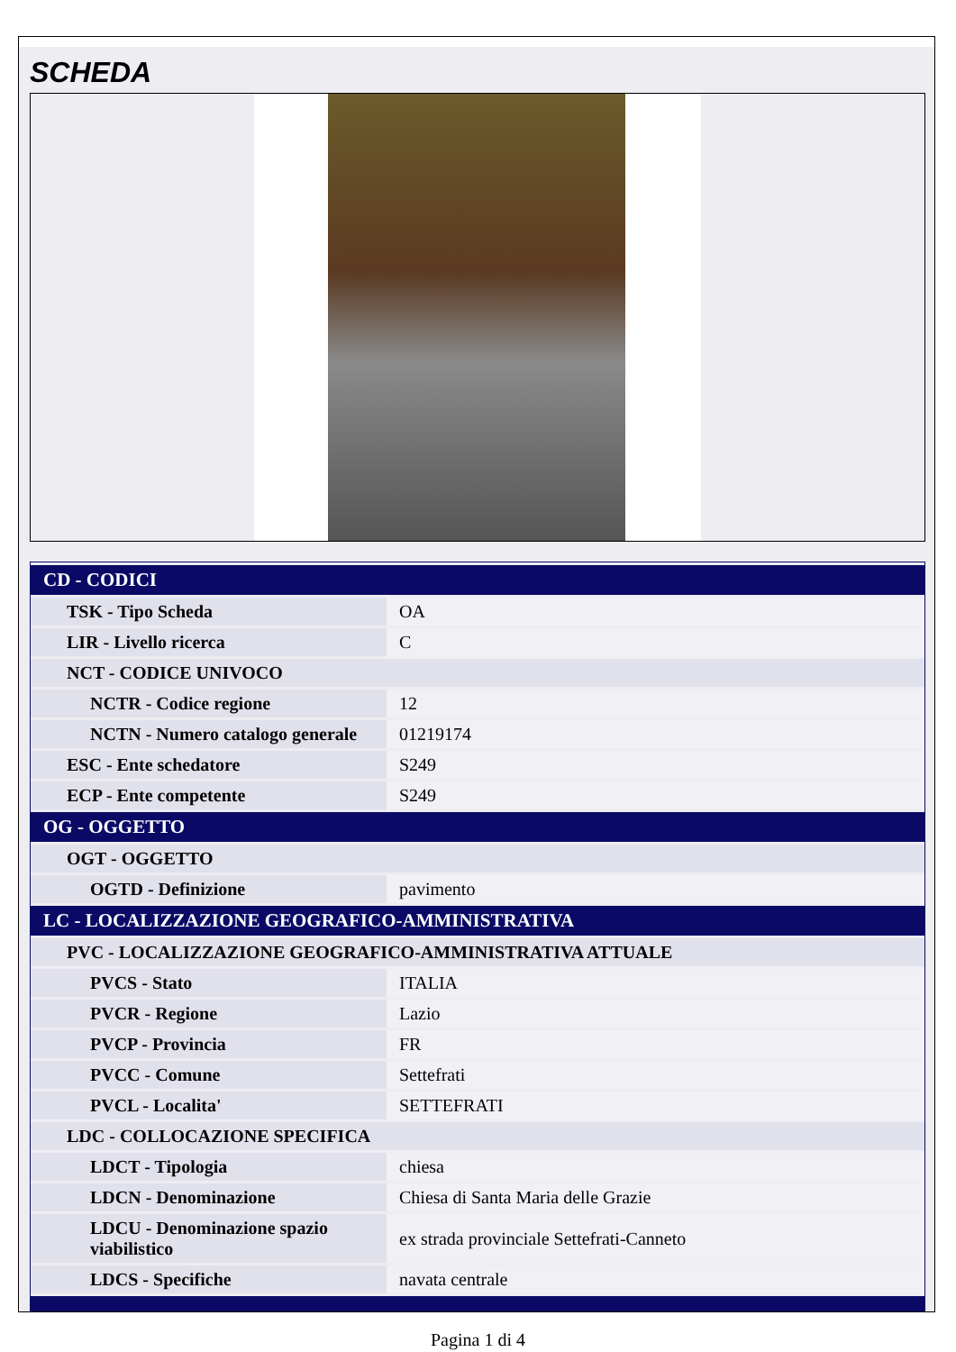SCHEDA
| CD - CODICI | |
| TSK - Tipo Scheda | OA |
| LIR - Livello ricerca | C |
| NCT - CODICE UNIVOCO | |
| NCTR - Codice regione | 12 |
| NCTN - Numero catalogo generale | 01219174 |
| ESC - Ente schedatore | S249 |
| ECP - Ente competente | S249 |
| OG - OGGETTO | |
| OGT - OGGETTO | |
| OGTD - Definizione | pavimento |
| LC - LOCALIZZAZIONE GEOGRAFICO-AMMINISTRATIVA | |
| PVC - LOCALIZZAZIONE GEOGRAFICO-AMMINISTRATIVA ATTUALE | |
| PVCS - Stato | ITALIA |
| PVCR - Regione | Lazio |
| PVCP - Provincia | FR |
| PVCC - Comune | Settefrati |
| PVCL - Localita' | SETTEFRATI |
| LDC - COLLOCAZIONE SPECIFICA | |
| LDCT - Tipologia | chiesa |
| LDCN - Denominazione | Chiesa di Santa Maria delle Grazie |
| LDCU - Denominazione spazio viabilistico | ex strada provinciale Settefrati-Canneto |
| LDCS - Specifiche | navata centrale |
Pagina 1 di 4